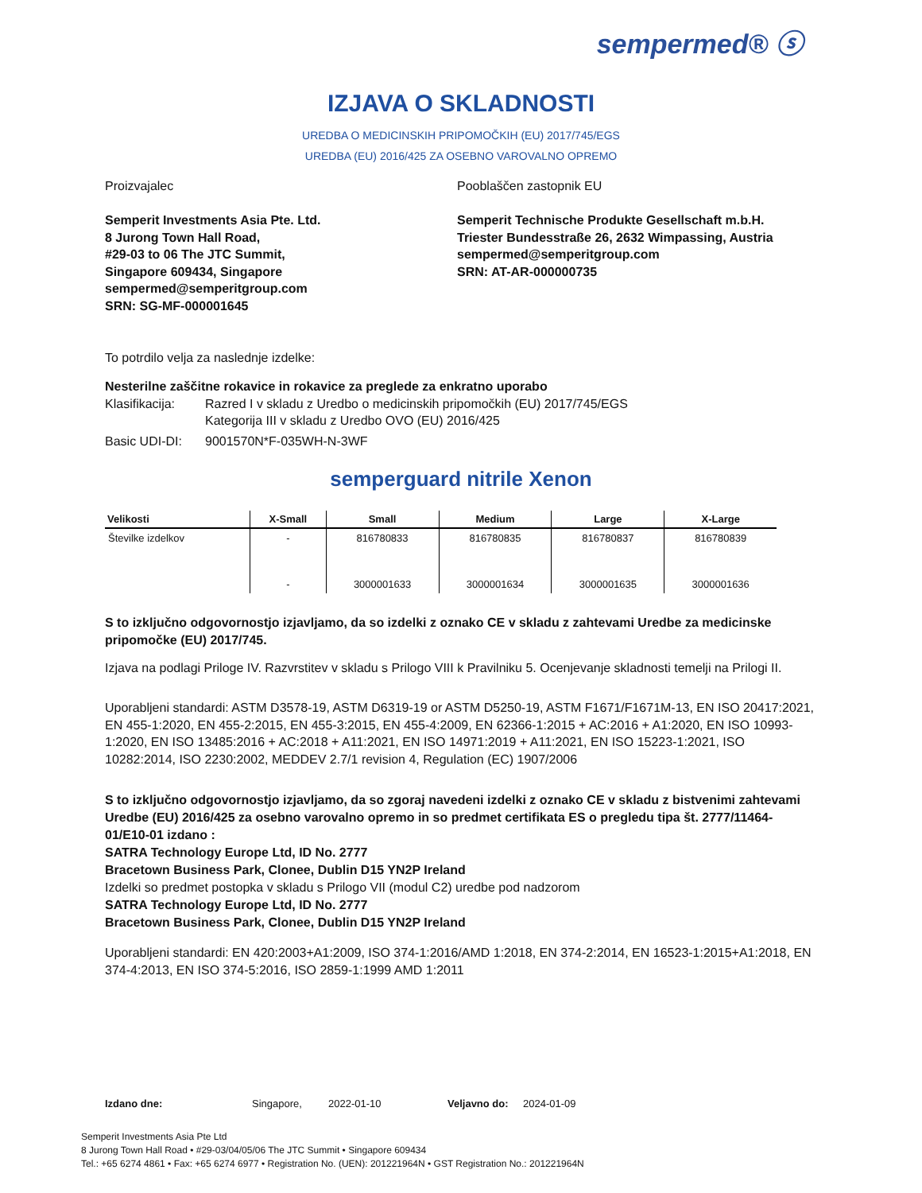sempermed® ⓢ
IZJAVA O SKLADNOSTI
UREDBA O MEDICINSKIH PRIPOMOČKIH (EU) 2017/745/EGS
UREDBA (EU) 2016/425 ZA OSEBNO VAROVALNO OPREMO
Proizvajalec
Semperit Investments Asia Pte. Ltd.
8 Jurong Town Hall Road,
#29-03 to 06 The JTC Summit,
Singapore 609434, Singapore
sempermed@semperitgroup.com
SRN: SG-MF-000001645
Pooblaščen zastopnik EU
Semperit Technische Produkte Gesellschaft m.b.H.
Triester Bundesstraße 26, 2632 Wimpassing, Austria
sempermed@semperitgroup.com
SRN: AT-AR-000000735
To potrdilo velja za naslednje izdelke:
Nesterilne zaščitne rokavice in rokavice za preglede za enkratno uporabo
Klasifikacija: Razred I v skladu z Uredbo o medicinskih pripomočkih (EU) 2017/745/EGS
Kategorija III v skladu z Uredbo OVO (EU) 2016/425
Basic UDI-DI: 9001570N*F-035WH-N-3WF
semperguard nitrile Xenon
| Velikosti | X-Small | Small | Medium | Large | X-Large |
| --- | --- | --- | --- | --- | --- |
| Številke izdelkov | - | 816780833 | 816780835 | 816780837 | 816780839 |
| | - | 3000001633 | 3000001634 | 3000001635 | 3000001636 |
S to izključno odgovornostjo izjavljamo, da so izdelki z oznako CE v skladu z zahtevami Uredbe za medicinske pripomočke (EU) 2017/745.
Izjava na podlagi Priloge IV. Razvrstitev v skladu s Prilogo VIII k Pravilniku 5. Ocenjevanje skladnosti temelji na Prilogi II.
Uporabljeni standardi: ASTM D3578-19, ASTM D6319-19 or ASTM D5250-19, ASTM F1671/F1671M-13, EN ISO 20417:2021, EN 455-1:2020, EN 455-2:2015, EN 455-3:2015, EN 455-4:2009, EN 62366-1:2015 + AC:2016 + A1:2020, EN ISO 10993-1:2020, EN ISO 13485:2016 + AC:2018 + A11:2021, EN ISO 14971:2019 + A11:2021, EN ISO 15223-1:2021, ISO 10282:2014, ISO 2230:2002, MEDDEV 2.7/1 revision 4, Regulation (EC) 1907/2006
S to izključno odgovornostjo izjavljamo, da so zgoraj navedeni izdelki z oznako CE v skladu z bistvenimi zahtevami Uredbe (EU) 2016/425 za osebno varovalno opremo in so predmet certifikata ES o pregledu tipa št. 2777/11464-01/E10-01 izdano :
SATRA Technology Europe Ltd, ID No. 2777
Bracetown Business Park, Clonee, Dublin D15 YN2P Ireland
Izdelki so predmet postopka v skladu s Prilogo VII (modul C2) uredbe pod nadzorom
SATRA Technology Europe Ltd, ID No. 2777
Bracetown Business Park, Clonee, Dublin D15 YN2P Ireland
Uporabljeni standardi: EN 420:2003+A1:2009, ISO 374-1:2016/AMD 1:2018, EN 374-2:2014, EN 16523-1:2015+A1:2018, EN 374-4:2013, EN ISO 374-5:2016, ISO 2859-1:1999 AMD 1:2011
Izdano dne: Singapore, 2022-01-10 Veljavno do: 2024-01-09
Semperit Investments Asia Pte Ltd
8 Jurong Town Hall Road • #29-03/04/05/06 The JTC Summit • Singapore 609434
Tel.: +65 6274 4861 • Fax: +65 6274 6977 • Registration No. (UEN): 201221964N • GST Registration No.: 201221964N